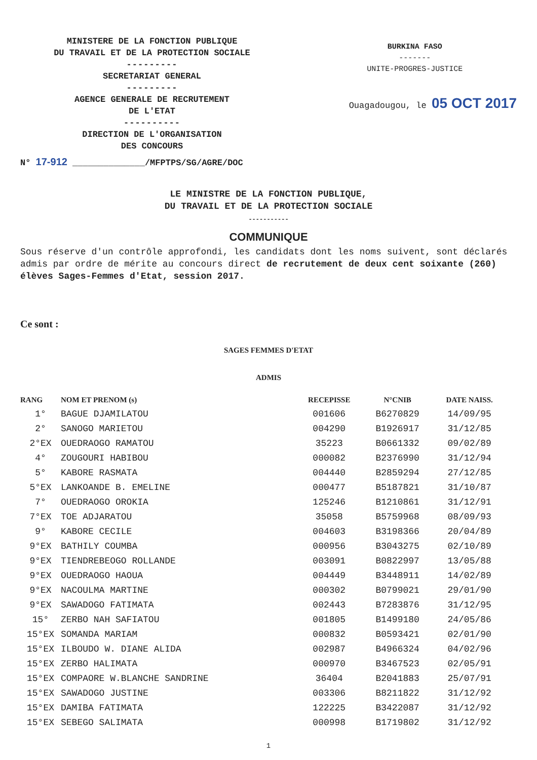MINISTERE DE LA FONCTION PUBLIQUE
DU TRAVAIL ET DE LA PROTECTION SOCIALE
---------
SECRETARIAT GENERAL
---------
AGENCE GENERALE DE RECRUTEMENT
DE L'ETAT
----------
DIRECTION DE L'ORGANISATION
DES CONCOURS
BURKINA FASO
-------
UNITE-PROGRES-JUSTICE
Ouagadougou, le 05 OCT 2017
N° 17-912 ______________/MFPTPS/SG/AGRE/DOC
LE MINISTRE DE LA FONCTION PUBLIQUE,
DU TRAVAIL ET DE LA PROTECTION SOCIALE
-----------
COMMUNIQUE
Sous réserve d'un contrôle approfondi, les candidats dont les noms suivent, sont déclarés admis par ordre de mérite au concours direct de recrutement de deux cent soixante (260) élèves Sages-Femmes d'Etat, session 2017.
Ce sont :
SAGES FEMMES D'ETAT
ADMIS
| RANG | NOM ET PRENOM (s) | RECEPISSE | N°CNIB | DATE NAISS. |
| --- | --- | --- | --- | --- |
| 1° | BAGUE DJAMILATOU | 001606 | B6270829 | 14/09/95 |
| 2° | SANOGO MARIETOU | 004290 | B1926917 | 31/12/85 |
| 2°EX | OUEDRAOGO RAMATOU | 35223 | B0661332 | 09/02/89 |
| 4° | ZOUGOURI HABIBOU | 000082 | B2376990 | 31/12/94 |
| 5° | KABORE RASMATA | 004440 | B2859294 | 27/12/85 |
| 5°EX | LANKOANDE B. EMELINE | 000477 | B5187821 | 31/10/87 |
| 7° | OUEDRAOGO OROKIA | 125246 | B1210861 | 31/12/91 |
| 7°EX | TOE ADJARATOU | 35058 | B5759968 | 08/09/93 |
| 9° | KABORE CECILE | 004603 | B3198366 | 20/04/89 |
| 9°EX | BATHILY COUMBA | 000956 | B3043275 | 02/10/89 |
| 9°EX | TIENDREBEOGO ROLLANDE | 003091 | B0822997 | 13/05/88 |
| 9°EX | OUEDRAOGO HAOUA | 004449 | B3448911 | 14/02/89 |
| 9°EX | NACOULMA MARTINE | 000302 | B0799021 | 29/01/90 |
| 9°EX | SAWADOGO FATIMATA | 002443 | B7283876 | 31/12/95 |
| 15° | ZERBO NAH SAFIATOU | 001805 | B1499180 | 24/05/86 |
| 15°EX | SOMANDA MARIAM | 000832 | B0593421 | 02/01/90 |
| 15°EX | ILBOUDO W. DIANE ALIDA | 002987 | B4966324 | 04/02/96 |
| 15°EX | ZERBO HALIMATA | 000970 | B3467523 | 02/05/91 |
| 15°EX | COMPAORE W.BLANCHE SANDRINE | 36404 | B2041883 | 25/07/91 |
| 15°EX | SAWADOGO JUSTINE | 003306 | B8211822 | 31/12/92 |
| 15°EX | DAMIBA FATIMATA | 122225 | B3422087 | 31/12/92 |
| 15°EX | SEBEGO SALIMATA | 000998 | B1719802 | 31/12/92 |
1